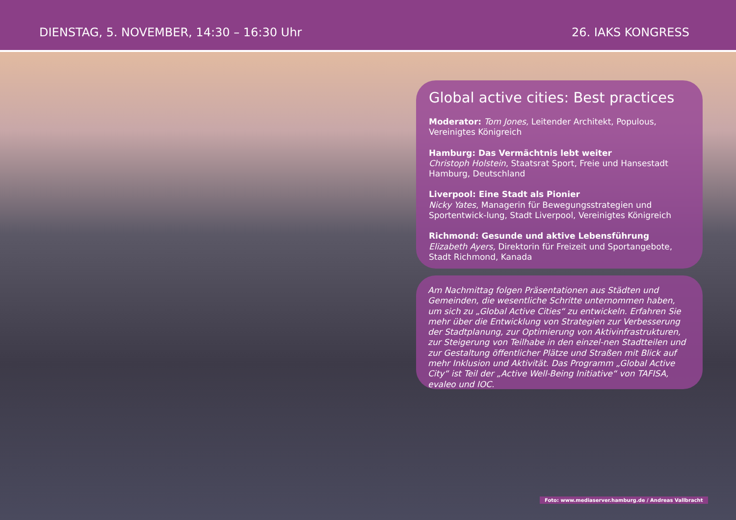DIENSTAG, 5. NOVEMBER, 14:30 – 16:30 Uhr 26. IAKS KONGRESS
Global active cities: Best practices
Moderator: Tom Jones, Leitender Architekt, Populous, Vereinigtes Königreich
Hamburg: Das Vermächtnis lebt weiter
Christoph Holstein, Staatsrat Sport, Freie und Hansestadt Hamburg, Deutschland
Liverpool: Eine Stadt als Pionier
Nicky Yates, Managerin für Bewegungsstrategien und Sportentwick-lung, Stadt Liverpool, Vereinigtes Königreich
Richmond: Gesunde und aktive Lebensführung
Elizabeth Ayers, Direktorin für Freizeit und Sportangebote, Stadt Richmond, Kanada
Am Nachmittag folgen Präsentationen aus Städten und Gemeinden, die wesentliche Schritte unternommen haben, um sich zu „Global Active Cities“ zu entwickeln. Erfahren Sie mehr über die Entwicklung von Strategien zur Verbesserung der Stadtplanung, zur Optimierung von Aktivinfrastrukturen, zur Steigerung von Teilhabe in den einzel-nen Stadtteilen und zur Gestaltung öffentlicher Plätze und Straßen mit Blick auf mehr Inklusion und Aktivität. Das Programm „Global Active City“ ist Teil der „Active Well-Being Initiative“ von TAFISA, evaleo und IOC.
Foto: www.mediaserver.hamburg.de / Andreas Vallbracht